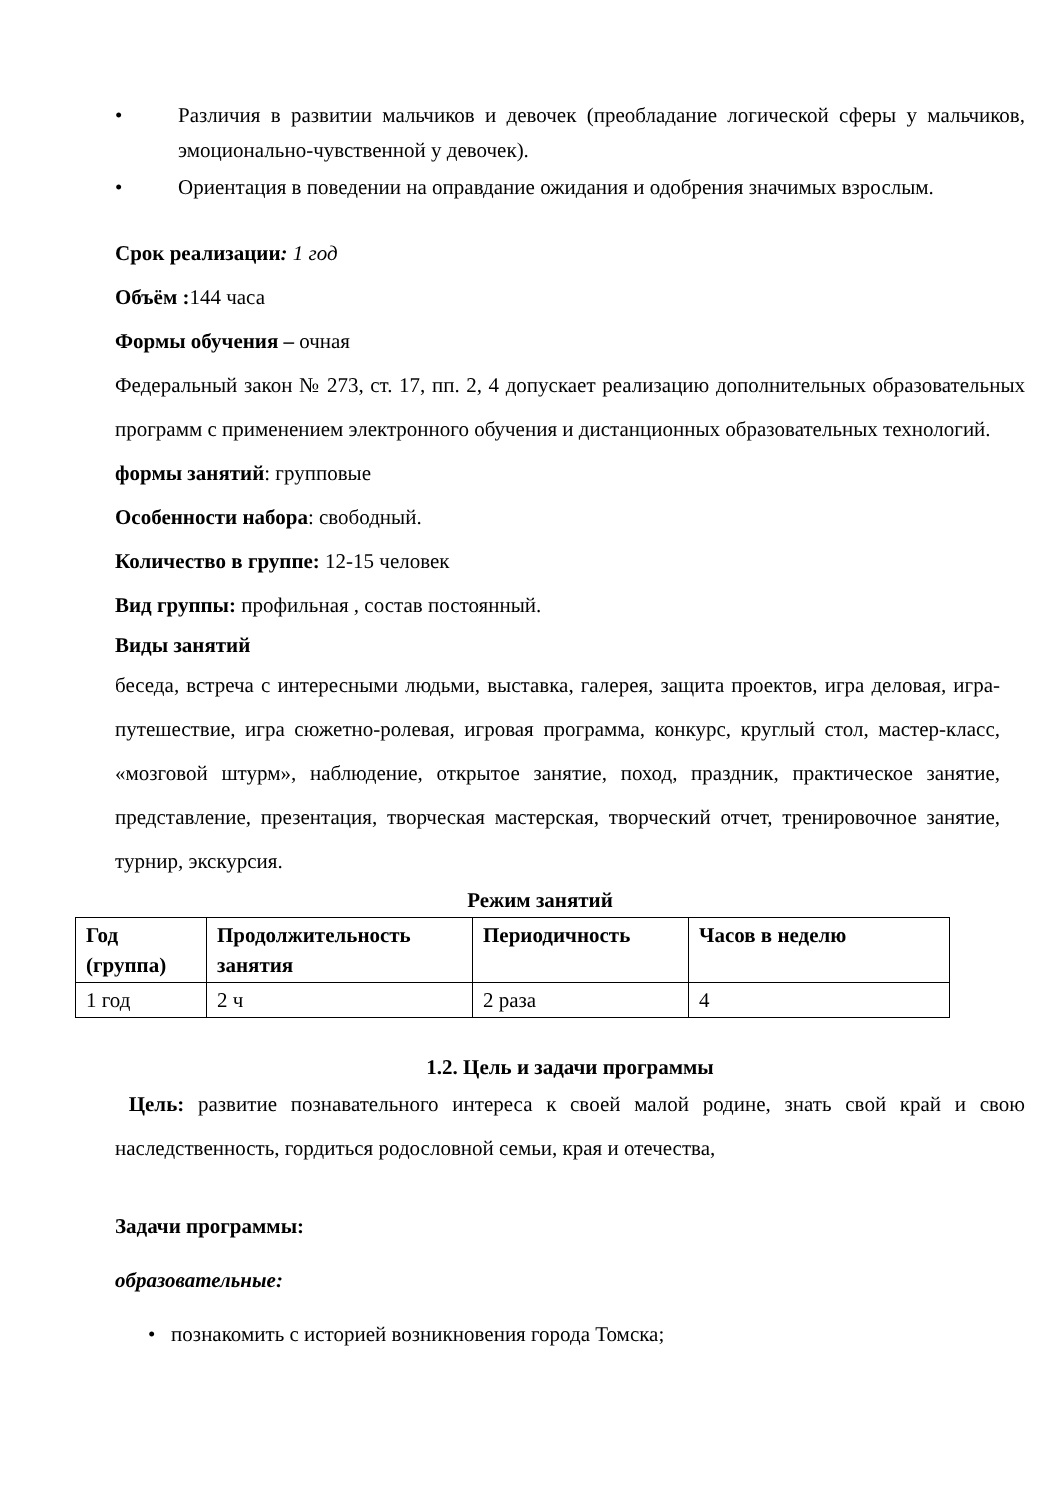• Различия в развитии мальчиков и девочек (преобладание логической сферы у мальчиков, эмоционально-чувственной у девочек).
• Ориентация в поведении на оправдание ожидания и одобрения значимых взрослым.
Срок реализации: 1 год
Объём : 144 часа
Формы обучения – очная
Федеральный закон № 273, ст. 17, пп. 2, 4 допускает реализацию дополнительных образовательных программ с применением электронного обучения и дистанционных образовательных технологий.
формы занятий: групповые
Особенности набора: свободный.
Количество в группе: 12-15 человек
Вид группы: профильная , состав постоянный.
Виды занятий
беседа, встреча с интересными людьми, выставка, галерея, защита проектов, игра деловая, игра-путешествие, игра сюжетно-ролевая, игровая программа, конкурс, круглый стол, мастер-класс, «мозговой штурм», наблюдение, открытое занятие, поход, праздник, практическое занятие, представление, презентация, творческая мастерская, творческий отчет, тренировочное занятие, турнир, экскурсия.
Режим занятий
| Год (группа) | Продолжительность занятия | Периодичность | Часов в неделю |
| --- | --- | --- | --- |
| 1 год | 2 ч | 2 раза | 4 |
1.2. Цель и задачи программы
Цель: развитие познавательного интереса к своей малой родине, знать свой край и свою наследственность, гордиться родословной семьи, края и отечества,
Задачи программы:
образовательные:
• познакомить с историей возникновения города Томска;